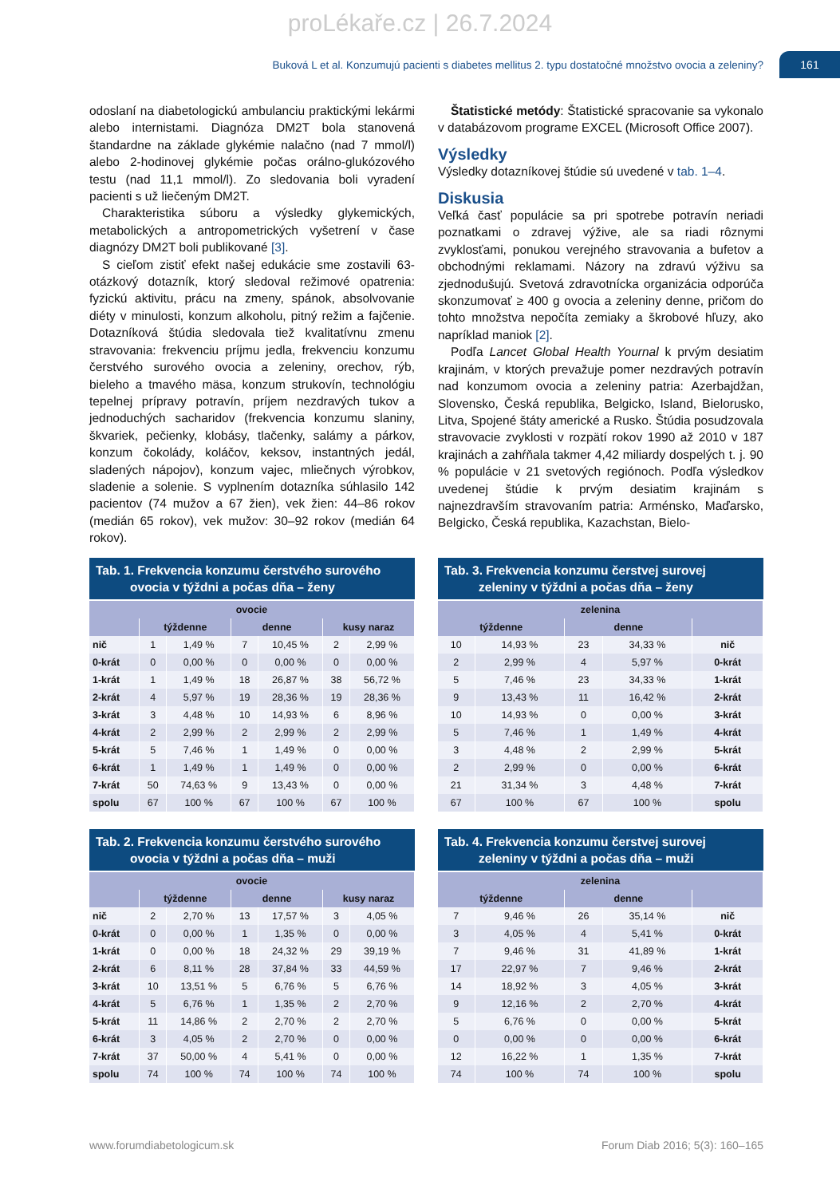proLékaře.cz | 26.7.2024
Buková L et al. Konzumujú pacienti s diabetes mellitus 2. typu dostatočné množstvo ovocia a zeleniny?
161
odoslaní na diabetologickú ambulanciu praktickými lekármi alebo internistami. Diagnóza DM2T bola stanovená štandardne na základe glykémie nalačno (nad 7 mmol/l) alebo 2-hodinovej glykémie počas orálno-glukózového testu (nad 11,1 mmol/l). Zo sledovania boli vyradení pacienti s už liečeným DM2T.
Charakteristika súboru a výsledky glykemických, metabolických a antropometrických vyšetrení v čase diagnózy DM2T boli publikované [3].
S cieľom zistiť efekt našej edukácie sme zostavili 63-otázkový dotazník, ktorý sledoval režimové opatrenia: fyzickú aktivitu, prácu na zmeny, spánok, absolvovanie diéty v minulosti, konzum alkoholu, pitný režim a fajčenie. Dotazníková štúdia sledovala tiež kvalitatívnu zmenu stravovania: frekvenciu príjmu jedla, frekvenciu konzumu čerstvého surového ovocia a zeleniny, orechov, rýb, bieleho a tmavého mäsa, konzum strukovín, technológiu tepelnej prípravy potravín, príjem nezdravých tukov a jednoduchých sacharidov (frekvencia konzumu slaniny, škvariek, pečienky, klobásy, tlačenky, salámy a párkov, konzum čokolády, koláčov, keksov, instantných jedál, sladených nápojov), konzum vajec, mliečnych výrobkov, sladenie a solenie. S vyplnením dotazníka súhlasilo 142 pacientov (74 mužov a 67 žien), vek žien: 44–86 rokov (medián 65 rokov), vek mužov: 30–92 rokov (medián 64 rokov).
Štatistické metódy: Štatistické spracovanie sa vykonalo v databázovom programe EXCEL (Microsoft Office 2007).
Výsledky
Výsledky dotazníkovej štúdie sú uvedené v tab. 1–4.
Diskusia
Veľká časť populácie sa pri spotrebe potravín neriadi poznatkami o zdravej výžive, ale sa riadi rôznymi zvyklosťami, ponukou verejného stravovania a bufetov a obchodnými reklamami. Názory na zdravú výživu sa zjednodušujú. Svetová zdravotnícka organizácia odporúča skonzumovať ≥ 400 g ovocia a zeleniny denne, pričom do tohto množstva nepočíta zemiaky a škrobové hľuzy, ako napríklad maniok [2].
Podľa Lancet Global Health Yournal k prvým desiatim krajinám, v ktorých prevažuje pomer nezdravých potravín nad konzumom ovocia a zeleniny patria: Azerbajdžan, Slovensko, Česká republika, Belgicko, Island, Bielorusko, Litva, Spojené štáty americké a Rusko. Štúdia posudzovala stravovacie zvyklosti v rozpätí rokov 1990 až 2010 v 187 krajinách a zahŕňala takmer 4,42 miliardy dospelých t. j. 90 % populácie v 21 svetových regiónoch. Podľa výsledkov uvedenej štúdie k prvým desiatim krajinám s najnezdravším stravovaním patria: Arménsko, Maďarsko, Belgicko, Česká republika, Kazachstan, Bielo-
Tab. 1. Frekvencia konzumu čerstvého surového
ovocia v týždni a počas dňa – ženy
| ovocie | | | | | | |
| --- | --- | --- | --- | --- | --- | --- |
| | týždenne | | denne | | kusy naraz | |
| nič | 1 | 1,49 % | 7 | 10,45 % | 2 | 2,99 % |
| 0-krát | 0 | 0,00 % | 0 | 0,00 % | 0 | 0,00 % |
| 1-krát | 1 | 1,49 % | 18 | 26,87 % | 38 | 56,72 % |
| 2-krát | 4 | 5,97 % | 19 | 28,36 % | 19 | 28,36 % |
| 3-krát | 3 | 4,48 % | 10 | 14,93 % | 6 | 8,96 % |
| 4-krát | 2 | 2,99 % | 2 | 2,99 % | 2 | 2,99 % |
| 5-krát | 5 | 7,46 % | 1 | 1,49 % | 0 | 0,00 % |
| 6-krát | 1 | 1,49 % | 1 | 1,49 % | 0 | 0,00 % |
| 7-krát | 50 | 74,63 % | 9 | 13,43 % | 0 | 0,00 % |
| spolu | 67 | 100 % | 67 | 100 % | 67 | 100 % |
Tab. 2. Frekvencia konzumu čerstvého surového
ovocia v týždni a počas dňa – muži
| ovocie | | | | | | |
| --- | --- | --- | --- | --- | --- | --- |
| | týždenne | | denne | | kusy naraz | |
| nič | 2 | 2,70 % | 13 | 17,57 % | 3 | 4,05 % |
| 0-krát | 0 | 0,00 % | 1 | 1,35 % | 0 | 0,00 % |
| 1-krát | 0 | 0,00 % | 18 | 24,32 % | 29 | 39,19 % |
| 2-krát | 6 | 8,11 % | 28 | 37,84 % | 33 | 44,59 % |
| 3-krát | 10 | 13,51 % | 5 | 6,76 % | 5 | 6,76 % |
| 4-krát | 5 | 6,76 % | 1 | 1,35 % | 2 | 2,70 % |
| 5-krát | 11 | 14,86 % | 2 | 2,70 % | 2 | 2,70 % |
| 6-krát | 3 | 4,05 % | 2 | 2,70 % | 0 | 0,00 % |
| 7-krát | 37 | 50,00 % | 4 | 5,41 % | 0 | 0,00 % |
| spolu | 74 | 100 % | 74 | 100 % | 74 | 100 % |
Tab. 3. Frekvencia konzumu čerstvej surovej
zeleniny v týždni a počas dňa – ženy
| zelenina | | | | |
| --- | --- | --- | --- | --- |
| týždenne | | denne | | |
| 10 | 14,93 % | 23 | 34,33 % | nič |
| 2 | 2,99 % | 4 | 5,97 % | 0-krát |
| 5 | 7,46 % | 23 | 34,33 % | 1-krát |
| 9 | 13,43 % | 11 | 16,42 % | 2-krát |
| 10 | 14,93 % | 0 | 0,00 % | 3-krát |
| 5 | 7,46 % | 1 | 1,49 % | 4-krát |
| 3 | 4,48 % | 2 | 2,99 % | 5-krát |
| 2 | 2,99 % | 0 | 0,00 % | 6-krát |
| 21 | 31,34 % | 3 | 4,48 % | 7-krát |
| 67 | 100 % | 67 | 100 % | spolu |
Tab. 4. Frekvencia konzumu čerstvej surovej
zeleniny v týždni a počas dňa – muži
| zelenina | | | | |
| --- | --- | --- | --- | --- |
| týždenne | | denne | | |
| 7 | 9,46 % | 26 | 35,14 % | nič |
| 3 | 4,05 % | 4 | 5,41 % | 0-krát |
| 7 | 9,46 % | 31 | 41,89 % | 1-krát |
| 17 | 22,97 % | 7 | 9,46 % | 2-krát |
| 14 | 18,92 % | 3 | 4,05 % | 3-krát |
| 9 | 12,16 % | 2 | 2,70 % | 4-krát |
| 5 | 6,76 % | 0 | 0,00 % | 5-krát |
| 0 | 0,00 % | 0 | 0,00 % | 6-krát |
| 12 | 16,22 % | 1 | 1,35 % | 7-krát |
| 74 | 100 % | 74 | 100 % | spolu |
www.forumdiabetologicum.sk Forum Diab 2016; 5(3): 160–165